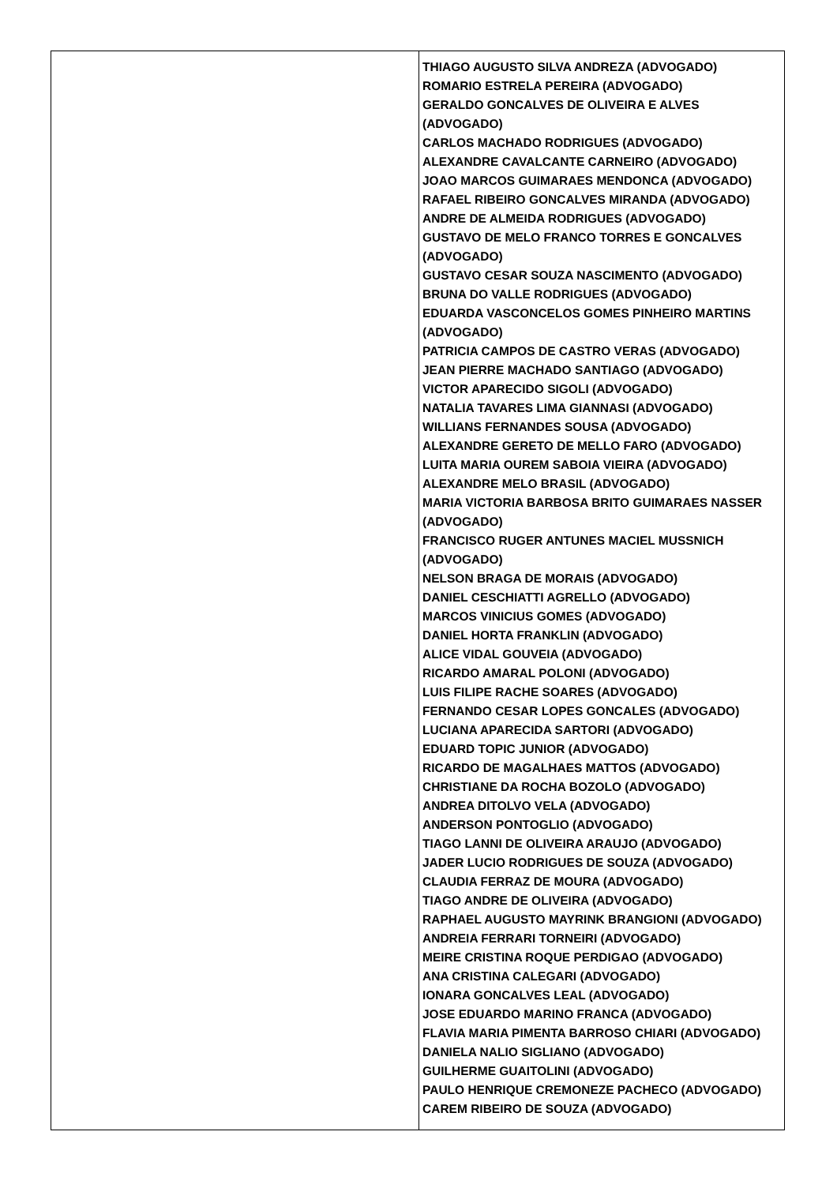| | THIAGO AUGUSTO SILVA ANDREZA (ADVOGADO) ROMARIO ESTRELA PEREIRA (ADVOGADO) GERALDO GONCALVES DE OLIVEIRA E ALVES (ADVOGADO) CARLOS MACHADO RODRIGUES (ADVOGADO) ALEXANDRE CAVALCANTE CARNEIRO (ADVOGADO) JOAO MARCOS GUIMARAES MENDONCA (ADVOGADO) RAFAEL RIBEIRO GONCALVES MIRANDA (ADVOGADO) ANDRE DE ALMEIDA RODRIGUES (ADVOGADO) GUSTAVO DE MELO FRANCO TORRES E GONCALVES (ADVOGADO) GUSTAVO CESAR SOUZA NASCIMENTO (ADVOGADO) BRUNA DO VALLE RODRIGUES (ADVOGADO) EDUARDA VASCONCELOS GOMES PINHEIRO MARTINS (ADVOGADO) PATRICIA CAMPOS DE CASTRO VERAS (ADVOGADO) JEAN PIERRE MACHADO SANTIAGO (ADVOGADO) VICTOR APARECIDO SIGOLI (ADVOGADO) NATALIA TAVARES LIMA GIANNASI (ADVOGADO) WILLIANS FERNANDES SOUSA (ADVOGADO) ALEXANDRE GERETO DE MELLO FARO (ADVOGADO) LUITA MARIA OUREM SABOIA VIEIRA (ADVOGADO) ALEXANDRE MELO BRASIL (ADVOGADO) MARIA VICTORIA BARBOSA BRITO GUIMARAES NASSER (ADVOGADO) FRANCISCO RUGER ANTUNES MACIEL MUSSNICH (ADVOGADO) NELSON BRAGA DE MORAIS (ADVOGADO) DANIEL CESCHIATTI AGRELLO (ADVOGADO) MARCOS VINICIUS GOMES (ADVOGADO) DANIEL HORTA FRANKLIN (ADVOGADO) ALICE VIDAL GOUVEIA (ADVOGADO) RICARDO AMARAL POLONI (ADVOGADO) LUIS FILIPE RACHE SOARES (ADVOGADO) FERNANDO CESAR LOPES GONCALES (ADVOGADO) LUCIANA APARECIDA SARTORI (ADVOGADO) EDUARD TOPIC JUNIOR (ADVOGADO) RICARDO DE MAGALHAES MATTOS (ADVOGADO) CHRISTIANE DA ROCHA BOZOLO (ADVOGADO) ANDREA DITOLVO VELA (ADVOGADO) ANDERSON PONTOGLIO (ADVOGADO) TIAGO LANNI DE OLIVEIRA ARAUJO (ADVOGADO) JADER LUCIO RODRIGUES DE SOUZA (ADVOGADO) CLAUDIA FERRAZ DE MOURA (ADVOGADO) TIAGO ANDRE DE OLIVEIRA (ADVOGADO) RAPHAEL AUGUSTO MAYRINK BRANGIONI (ADVOGADO) ANDREIA FERRARI TORNEIRI (ADVOGADO) MEIRE CRISTINA ROQUE PERDIGAO (ADVOGADO) ANA CRISTINA CALEGARI (ADVOGADO) IONARA GONCALVES LEAL (ADVOGADO) JOSE EDUARDO MARINO FRANCA (ADVOGADO) FLAVIA MARIA PIMENTA BARROSO CHIARI (ADVOGADO) DANIELA NALIO SIGLIANO (ADVOGADO) GUILHERME GUAITOLINI (ADVOGADO) PAULO HENRIQUE CREMONEZE PACHECO (ADVOGADO) CAREM RIBEIRO DE SOUZA (ADVOGADO) |